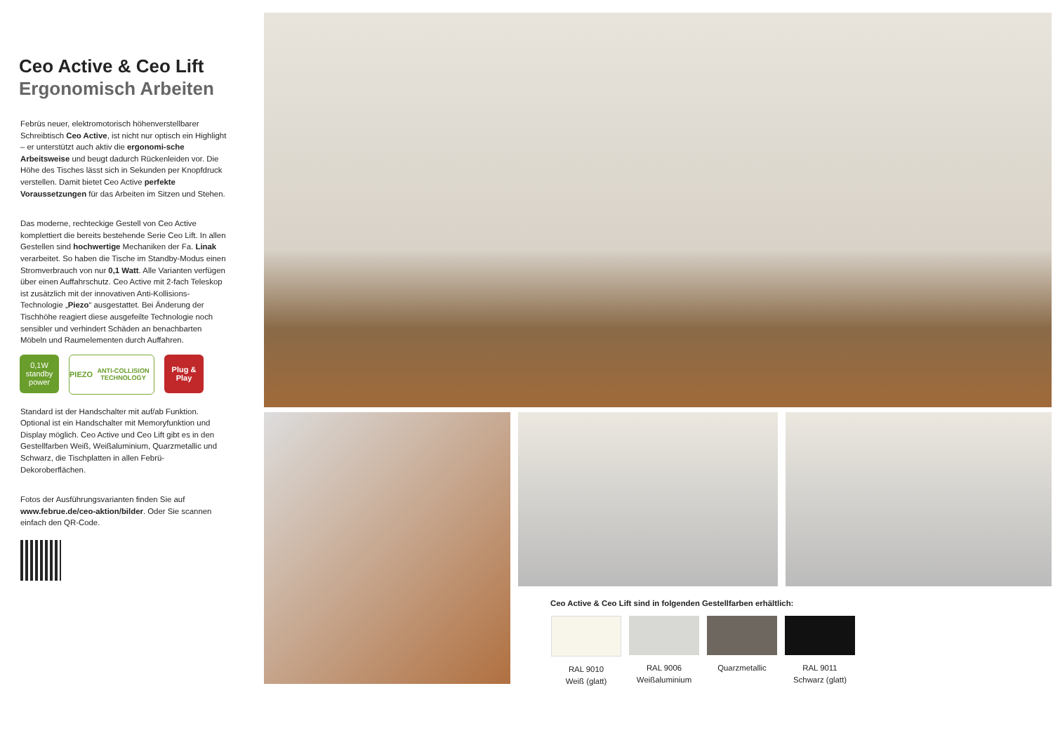Ceo Active & Ceo Lift
Ergonomisch Arbeiten
Febrüs neuer, elektromotorisch höhenverstellbarer Schreibtisch Ceo Active, ist nicht nur optisch ein Highlight – er unterstützt auch aktiv die ergonomi-sche Arbeitsweise und beugt dadurch Rückenleiden vor. Die Höhe des Tisches lässt sich in Sekunden per Knopfdruck verstellen. Damit bietet Ceo Active perfekte Voraussetzungen für das Arbeiten im Sitzen und Stehen.
Das moderne, rechteckige Gestell von Ceo Active komplettiert die bereits bestehende Serie Ceo Lift. In allen Gestellen sind hochwertige Mechaniken der Fa. Linak verarbeitet. So haben die Tische im Standby-Modus einen Stromverbrauch von nur 0,1 Watt. Alle Varianten verfügen über einen Auffahrschutz. Ceo Active mit 2-fach Teleskop ist zusätzlich mit der innovativen Anti-Kollisions-Technologie „Piezo“ ausgestattet. Bei Änderung der Tischhöhe reagiert diese ausgefeilte Technologie noch sensibler und verhindert Schäden an benachbarten Möbeln und Raumelementen durch Auffahren.
0,1W
standby power
PIEZO
ANTI-COLLISION TECHNOLOGY
Plug &
Play
Standard ist der Handschalter mit auf/ab Funktion. Optional ist ein Handschalter mit Memoryfunktion und Display möglich. Ceo Active und Ceo Lift gibt es in den Gestellfarben Weiß, Weißaluminium, Quarzmetallic und Schwarz, die Tischplatten in allen Febrü-Dekoroberflächen.
Fotos der Ausführungsvarianten finden Sie auf www.februe.de/ceo-aktion/bilder. Oder Sie scannen einfach den QR-Code.
Ceo Active & Ceo Lift sind in folgenden Gestellfarben erhältlich:
RAL 9010
Weiß (glatt)
RAL 9006
Weißaluminium
Quarzmetallic RAL 9011
Schwarz (glatt)